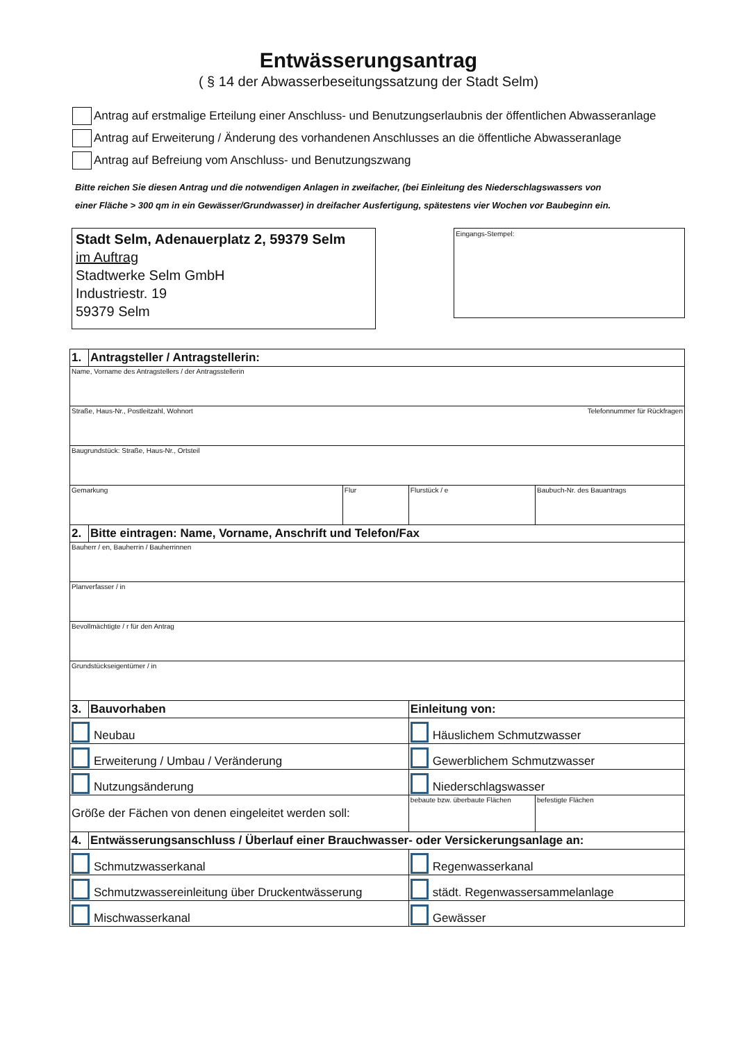Entwässerungsantrag
( § 14 der Abwasserbeseitungssatzung der Stadt Selm)
Antrag auf erstmalige Erteilung einer Anschluss- und Benutzungserlaubnis der öffentlichen Abwasseranlage
Antrag auf Erweiterung / Änderung des vorhandenen Anschlusses an die öffentliche Abwasseranlage
Antrag auf Befreiung vom Anschluss- und Benutzungszwang
Bitte reichen Sie diesen Antrag und die notwendigen Anlagen in zweifacher, (bei Einleitung des Niederschlagswassers von
einer Fläche > 300 qm in ein Gewässer/Grundwasser) in dreifacher Ausfertigung, spätestens vier Wochen vor Baubeginn ein.
Stadt Selm, Adenauerplatz 2, 59379 Selm
im Auftrag
Stadtwerke Selm GmbH
Industriestr. 19
59379 Selm
Eingangs-Stempel:
| 1. | Antragsteller / Antragstellerin: | | | |
| Name, Vorname des Antragstellers / der Antragsstellerin | | | | |
| Straße, Haus-Nr., Postleitzahl, Wohnort Telefonnummer für Rückfragen | | | | |
| Baugrundstück: Straße, Haus-Nr., Ortsteil | | | | |
| Gemarkung | | Flur | Flurstück / e | Baubuch-Nr. des Bauantrags |
| 2. | Bitte eintragen: Name, Vorname, Anschrift und Telefon/Fax | | | |
| Bauherr / en, Bauherrin / Bauherrinnen | | | | |
| Planverfasser / in | | | | |
| Bevollmächtigte / r für den Antrag | | | | |
| Grundstückseigentümer / in | | | | |
| 3. | Bauvorhaben | | Einleitung von: | |
| Neubau | | | Häuslichem Schmutzwasser | |
| Erweiterung / Umbau / Veränderung | | | Gewerblichem Schmutzwasser | |
| Nutzungsänderung | | | Niederschlagswasser | |
| Größe der Fächen von denen eingeleitet werden soll: | | | bebaute bzw. überbaute Flächen | befestigte Flächen |
| 4. | Entwässerungsanschluss / Überlauf einer Brauchwasser- oder Versickerungsanlage an: | | | |
| Schmutzwasserkanal | | | Regenwasserkanal | |
| Schmutzwassereinleitung über Druckentwässerung | | | städt. Regenwassersammelanlage | |
| Mischwasserkanal | | | Gewässer | |